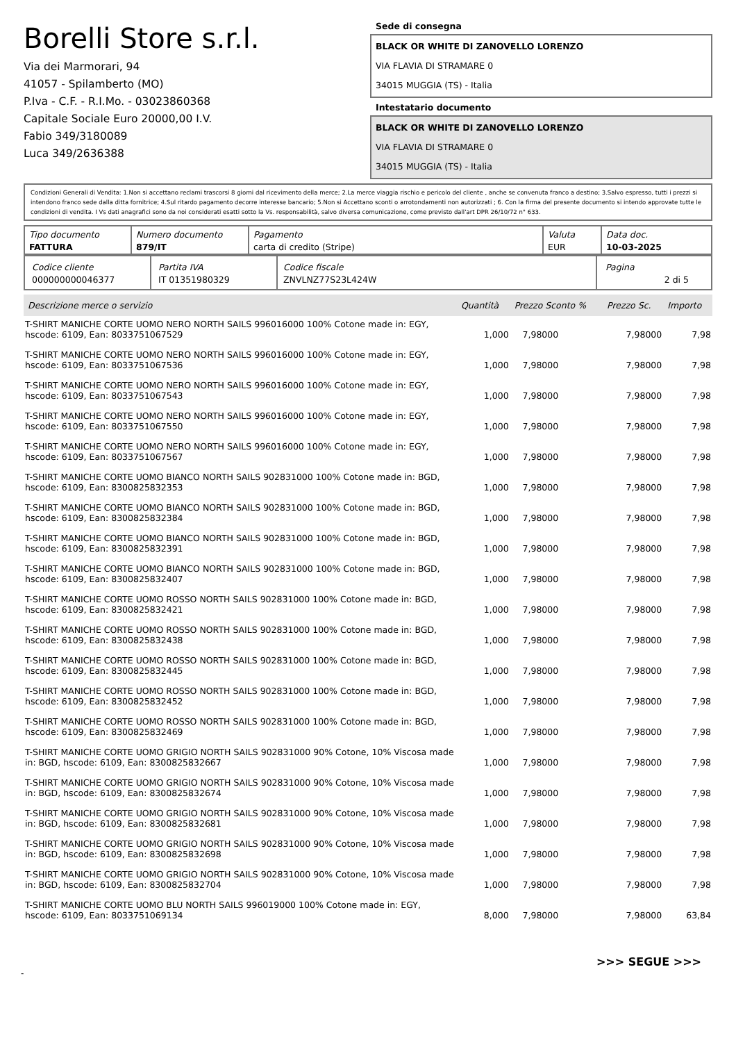Borelli Store s.r.l.
Via dei Marmorari, 94
41057 - Spilamberto (MO)
P.Iva - C.F. - R.I.Mo. - 03023860368
Capitale Sociale Euro 20000,00 I.V.
Fabio 349/3180089
Luca 349/2636388
Sede di consegna
BLACK OR WHITE DI ZANOVELLO LORENZO
VIA FLAVIA DI STRAMARE 0
34015 MUGGIA (TS) - Italia
Intestatario documento
BLACK OR WHITE DI ZANOVELLO LORENZO
VIA FLAVIA DI STRAMARE 0
34015 MUGGIA (TS) - Italia
Condizioni Generali di Vendita: 1.Non si accettano reclami trascorsi 8 giorni dal ricevimento della merce; 2.La merce viaggia rischio e pericolo del cliente , anche se convenuta franco a destino; 3.Salvo espresso, tutti i prezzi si intendono franco sede dalla ditta fornitrice; 4.Sul ritardo pagamento decorre interesse bancario; 5.Non si Accettano sconti o arrotondamenti non autorizzati ; 6. Con la firma del presente documento si intendo approvate tutte le condizioni di vendita. I Vs dati anagrafici sono da noi considerati esatti sotto la Vs. responsabilità, salvo diversa comunicazione, come previsto dall'art DPR 26/10/72 n° 633.
| Tipo documento FATTURA | Numero documento 879/IT | Pagamento carta di credito (Stripe) | Valuta EUR | Data doc. 10-03-2025 |
| Codice cliente 000000000046377 | Partita IVA IT 01351980329 | Codice fiscale ZNVLNZ77S23L424W | Pagina 2 di 5 |
| Descrizione merce o servizio | Quantità | Prezzo Sconto % | Prezzo Sc. | Importo |
| --- | --- | --- | --- | --- |
| T-SHIRT MANICHE CORTE UOMO NERO NORTH SAILS 996016000 100% Cotone made in: EGY, hscode: 6109, Ean: 8033751067529 | 1,000 | 7,98000 | 7,98000 | 7,98 |
| T-SHIRT MANICHE CORTE UOMO NERO NORTH SAILS 996016000 100% Cotone made in: EGY, hscode: 6109, Ean: 8033751067536 | 1,000 | 7,98000 | 7,98000 | 7,98 |
| T-SHIRT MANICHE CORTE UOMO NERO NORTH SAILS 996016000 100% Cotone made in: EGY, hscode: 6109, Ean: 8033751067543 | 1,000 | 7,98000 | 7,98000 | 7,98 |
| T-SHIRT MANICHE CORTE UOMO NERO NORTH SAILS 996016000 100% Cotone made in: EGY, hscode: 6109, Ean: 8033751067550 | 1,000 | 7,98000 | 7,98000 | 7,98 |
| T-SHIRT MANICHE CORTE UOMO NERO NORTH SAILS 996016000 100% Cotone made in: EGY, hscode: 6109, Ean: 8033751067567 | 1,000 | 7,98000 | 7,98000 | 7,98 |
| T-SHIRT MANICHE CORTE UOMO BIANCO NORTH SAILS 902831000 100% Cotone made in: BGD, hscode: 6109, Ean: 8300825832353 | 1,000 | 7,98000 | 7,98000 | 7,98 |
| T-SHIRT MANICHE CORTE UOMO BIANCO NORTH SAILS 902831000 100% Cotone made in: BGD, hscode: 6109, Ean: 8300825832384 | 1,000 | 7,98000 | 7,98000 | 7,98 |
| T-SHIRT MANICHE CORTE UOMO BIANCO NORTH SAILS 902831000 100% Cotone made in: BGD, hscode: 6109, Ean: 8300825832391 | 1,000 | 7,98000 | 7,98000 | 7,98 |
| T-SHIRT MANICHE CORTE UOMO BIANCO NORTH SAILS 902831000 100% Cotone made in: BGD, hscode: 6109, Ean: 8300825832407 | 1,000 | 7,98000 | 7,98000 | 7,98 |
| T-SHIRT MANICHE CORTE UOMO ROSSO NORTH SAILS 902831000 100% Cotone made in: BGD, hscode: 6109, Ean: 8300825832421 | 1,000 | 7,98000 | 7,98000 | 7,98 |
| T-SHIRT MANICHE CORTE UOMO ROSSO NORTH SAILS 902831000 100% Cotone made in: BGD, hscode: 6109, Ean: 8300825832438 | 1,000 | 7,98000 | 7,98000 | 7,98 |
| T-SHIRT MANICHE CORTE UOMO ROSSO NORTH SAILS 902831000 100% Cotone made in: BGD, hscode: 6109, Ean: 8300825832445 | 1,000 | 7,98000 | 7,98000 | 7,98 |
| T-SHIRT MANICHE CORTE UOMO ROSSO NORTH SAILS 902831000 100% Cotone made in: BGD, hscode: 6109, Ean: 8300825832452 | 1,000 | 7,98000 | 7,98000 | 7,98 |
| T-SHIRT MANICHE CORTE UOMO ROSSO NORTH SAILS 902831000 100% Cotone made in: BGD, hscode: 6109, Ean: 8300825832469 | 1,000 | 7,98000 | 7,98000 | 7,98 |
| T-SHIRT MANICHE CORTE UOMO GRIGIO NORTH SAILS 902831000 90% Cotone, 10% Viscosa made in: BGD, hscode: 6109, Ean: 8300825832667 | 1,000 | 7,98000 | 7,98000 | 7,98 |
| T-SHIRT MANICHE CORTE UOMO GRIGIO NORTH SAILS 902831000 90% Cotone, 10% Viscosa made in: BGD, hscode: 6109, Ean: 8300825832674 | 1,000 | 7,98000 | 7,98000 | 7,98 |
| T-SHIRT MANICHE CORTE UOMO GRIGIO NORTH SAILS 902831000 90% Cotone, 10% Viscosa made in: BGD, hscode: 6109, Ean: 8300825832681 | 1,000 | 7,98000 | 7,98000 | 7,98 |
| T-SHIRT MANICHE CORTE UOMO GRIGIO NORTH SAILS 902831000 90% Cotone, 10% Viscosa made in: BGD, hscode: 6109, Ean: 8300825832698 | 1,000 | 7,98000 | 7,98000 | 7,98 |
| T-SHIRT MANICHE CORTE UOMO GRIGIO NORTH SAILS 902831000 90% Cotone, 10% Viscosa made in: BGD, hscode: 6109, Ean: 8300825832704 | 1,000 | 7,98000 | 7,98000 | 7,98 |
| T-SHIRT MANICHE CORTE UOMO BLU NORTH SAILS 996019000 100% Cotone made in: EGY, hscode: 6109, Ean: 8033751069134 | 8,000 | 7,98000 | 7,98000 | 63,84 |
>>> SEGUE >>>
-